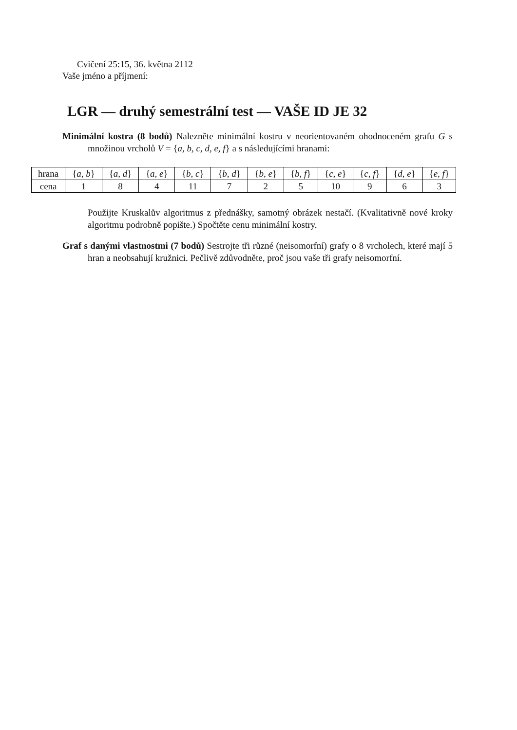Cvičení 25:15, 36. května 2112
Vaše jméno a příjmení:
LGR — druhý semestrální test — VAŠE ID JE 32
Minimální kostra (8 bodů) Nalezněte minimální kostru v neorientovaném ohodnoceném grafu G s množinou vrcholů V = {a, b, c, d, e, f} a s následujícími hranami:
| hrana | { a, b } | { a, d } | { a, e } | { b, c } | { b, d } | { b, e } | { b, f } | { c, e } | { c, f } | { d, e } | { e, f } |
| cena | 1 | 8 | 4 | 11 | 7 | 2 | 5 | 10 | 9 | 6 | 3 |
Použijte Kruskalův algoritmus z přednášky, samotný obrázek nestačí. (Kvalitativně nové kroky algoritmu podrobně popište.) Spočtěte cenu minimální kostry.
Graf s danými vlastnostmi (7 bodů) Sestrojte tři různé (neisomorfní) grafy o 8 vrcholech, které mají 5 hran a neobsahují kružnici. Pečlivě zdůvodněte, proč jsou vaše tři grafy neisomorfní.